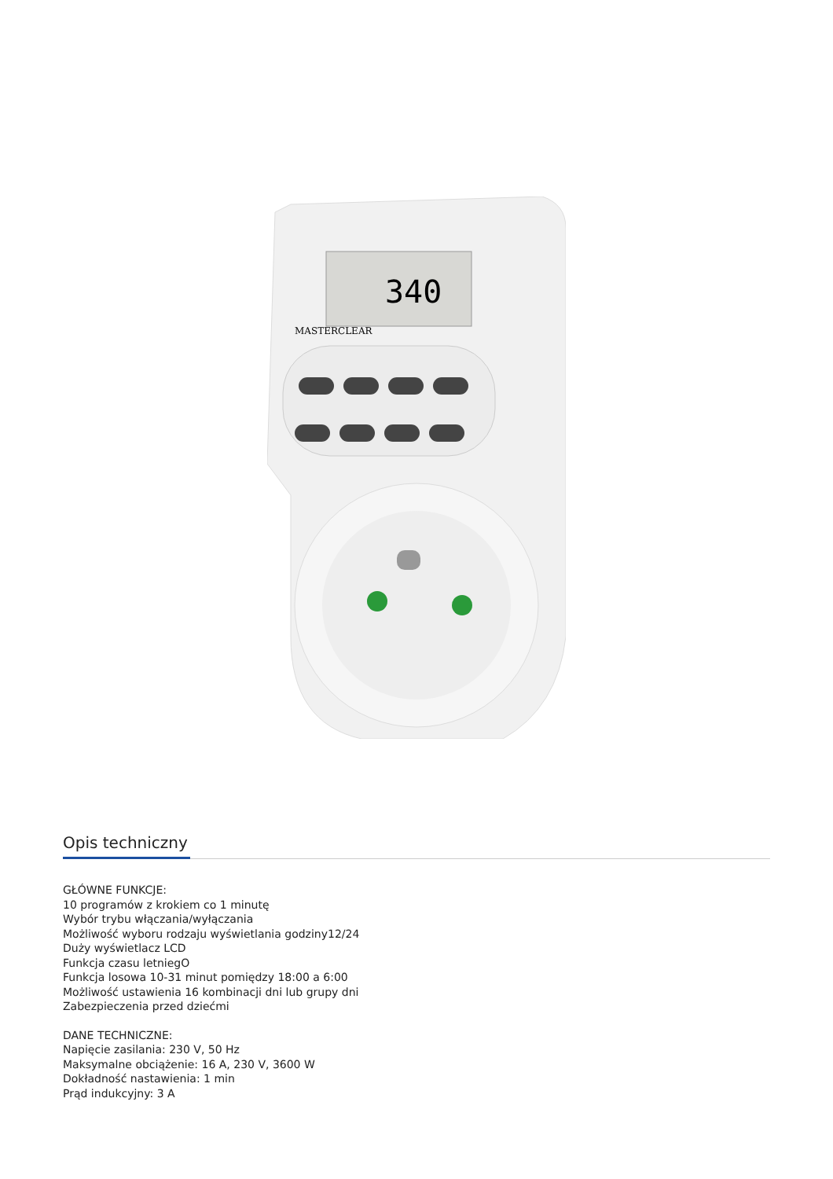340
MASTERCLEAR
Opis techniczny
GŁÓWNE FUNKCJE:
10 programów z krokiem co 1 minutę
Wybór trybu włączania/wyłączania
Możliwość wyboru rodzaju wyświetlania godziny12/24
Duży wyświetlacz LCD
Funkcja czasu letniegO
Funkcja losowa 10-31 minut pomiędzy 18:00 a 6:00
Możliwość ustawienia 16 kombinacji dni lub grupy dni
Zabezpieczenia przed dziećmi
DANE TECHNICZNE:
Napięcie zasilania: 230 V, 50 Hz
Maksymalne obciążenie: 16 A, 230 V, 3600 W
Dokładność nastawienia: 1 min
Prąd indukcyjny: 3 A